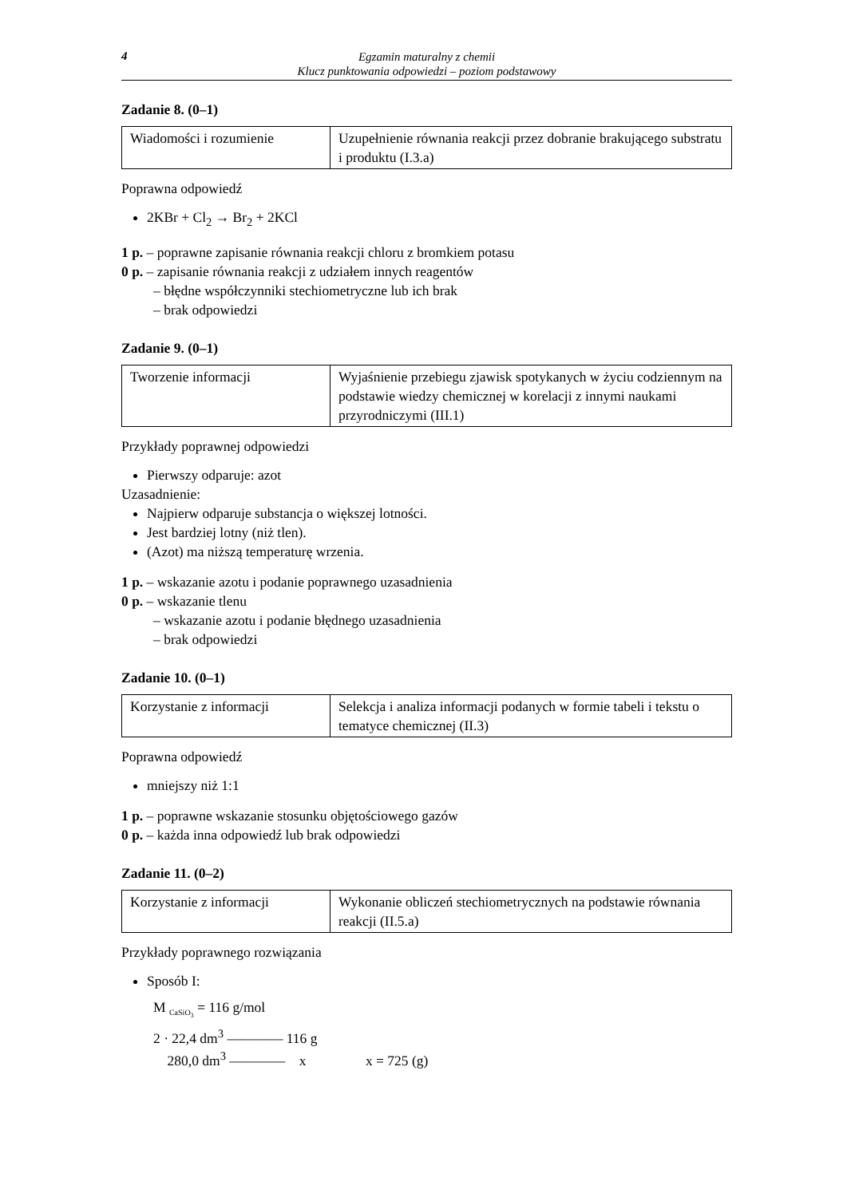4
Egzamin maturalny z chemii
Klucz punktowania odpowiedzi – poziom podstawowy
Zadanie 8. (0–1)
| Wiadomości i rozumienie | Uzupełnienie równania reakcji przez dobranie brakującego substratu i produktu (I.3.a) |
Poprawna odpowiedź
2KBr + Cl<sub>2</sub> → Br<sub>2</sub> + 2KCl
1 p. – poprawne zapisanie równania reakcji chloru z bromkiem potasu
0 p. – zapisanie równania reakcji z udziałem innych reagentów
– błędne współczynniki stechiometryczne lub ich brak
– brak odpowiedzi
Zadanie 9. (0–1)
| Tworzenie informacji | Wyjaśnienie przebiegu zjawisk spotykanych w życiu codziennym na podstawie wiedzy chemicznej w korelacji z innymi naukami przyrodniczymi (III.1) |
Przykłady poprawnej odpowiedzi
Pierwszy odparuje: azot
Uzasadnienie:
Najpierw odparuje substancja o większej lotności.
Jest bardziej lotny (niż tlen).
(Azot) ma niższą temperaturę wrzenia.
1 p. – wskazanie azotu i podanie poprawnego uzasadnienia
0 p. – wskazanie tlenu
– wskazanie azotu i podanie błędnego uzasadnienia
– brak odpowiedzi
Zadanie 10. (0–1)
| Korzystanie z informacji | Selekcja i analiza informacji podanych w formie tabeli i tekstu o tematyce chemicznej (II.3) |
Poprawna odpowiedź
mniejszy niż 1:1
1 p. – poprawne wskazanie stosunku objętościowego gazów
0 p. – każda inna odpowiedź lub brak odpowiedzi
Zadanie 11. (0–2)
| Korzystanie z informacji | Wykonanie obliczeń stechiometrycznych na podstawie równania reakcji (II.5.a) |
Przykłady poprawnego rozwiązania
Sposób I:
M <sub>CaSiO<sub>3</sub></sub> = 116 g/mol
2 · 22,4 dm<sup>3</sup> ———— 116 g
280,0 dm<sup>3</sup> ———— x x = 725 (g)